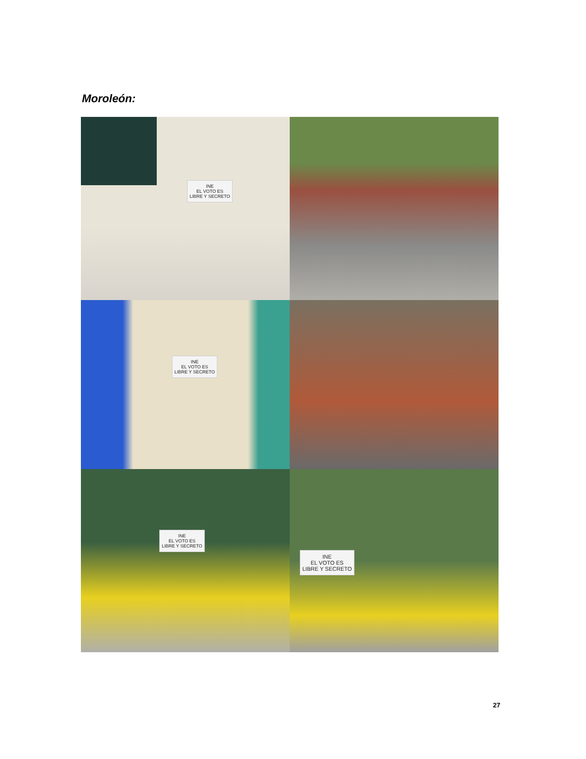Moroleón:
INE
EL VOTO ES
LIBRE Y SECRETO
INE
EL VOTO ES
LIBRE Y SECRETO
INE
EL VOTO ES
LIBRE Y SECRETO
INE
EL VOTO ES
LIBRE Y SECRETO
27